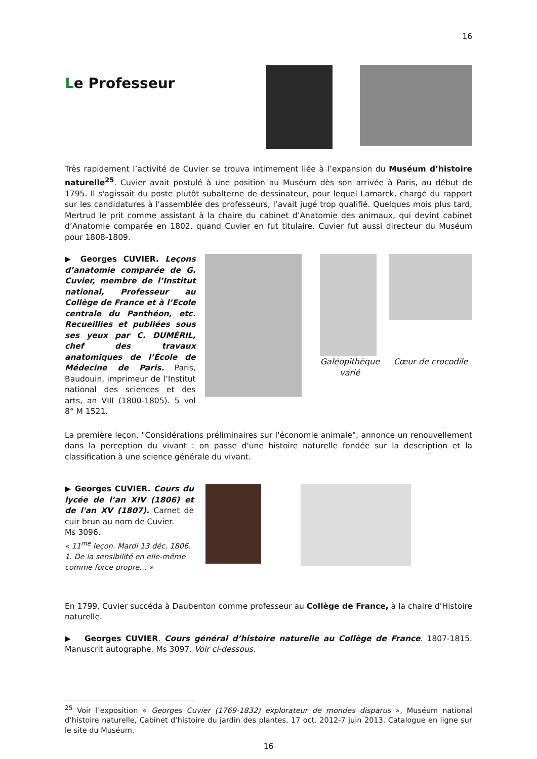16
Le Professeur
Très rapidement l’activité de Cuvier se trouva intimement liée à l’expansion du Muséum d’histoire naturelle<sup>25</sup>. Cuvier avait postulé à une position au Muséum dès son arrivée à Paris, au début de 1795. Il s'agissait du poste plutôt subalterne de dessinateur, pour lequel Lamarck, chargé du rapport sur les candidatures à l'assemblée des professeurs, l’avait jugé trop qualifié. Quelques mois plus tard, Mertrud le prit comme assistant à la chaire du cabinet d’Anatomie des animaux, qui devint cabinet d’Anatomie comparée en 1802, quand Cuvier en fut titulaire. Cuvier fut aussi directeur du Muséum pour 1808-1809.
▶ Georges CUVIER. Leçons d’anatomie comparée de G. Cuvier, membre de l’Institut national, Professeur au Collège de France et à l’Ecole centrale du Panthéon, etc. Recueillies et publiées sous ses yeux par C. DUMÉRIL, chef des travaux anatomiques de l’École de Médecine de Paris. Paris, Baudouin, imprimeur de l’Institut national des sciences et des arts, an VIII (1800-1805). 5 vol 8° M 1521.
Galéopithèque varié
Cœur de crocodile
La première leçon, "Considérations préliminaires sur l'économie animale", annonce un renouvellement dans la perception du vivant : on passe d'une histoire naturelle fondée sur la description et la classification à une science générale du vivant.
▶ Georges CUVIER. Cours du lycée de l’an XIV (1806) et de l'an XV (1807). Carnet de cuir brun au nom de Cuvier.
Ms 3096.
« 11<sup>me</sup> leçon. Mardi 13 déc. 1806.
1. De la sensibilité en elle-même comme force propre… »
En 1799, Cuvier succéda à Daubenton comme professeur au Collège de France, à la chaire d’Histoire naturelle.
▶ Georges CUVIER. Cours général d’histoire naturelle au Collège de France. 1807-1815. Manuscrit autographe. Ms 3097. Voir ci-dessous.
<sup>25</sup> Voir l’exposition « Georges Cuvier (1769-1832) explorateur de mondes disparus », Muséum national d’histoire naturelle, Cabinet d’histoire du jardin des plantes, 17 oct. 2012-7 juin 2013. Catalogue en ligne sur le site du Muséum.
16